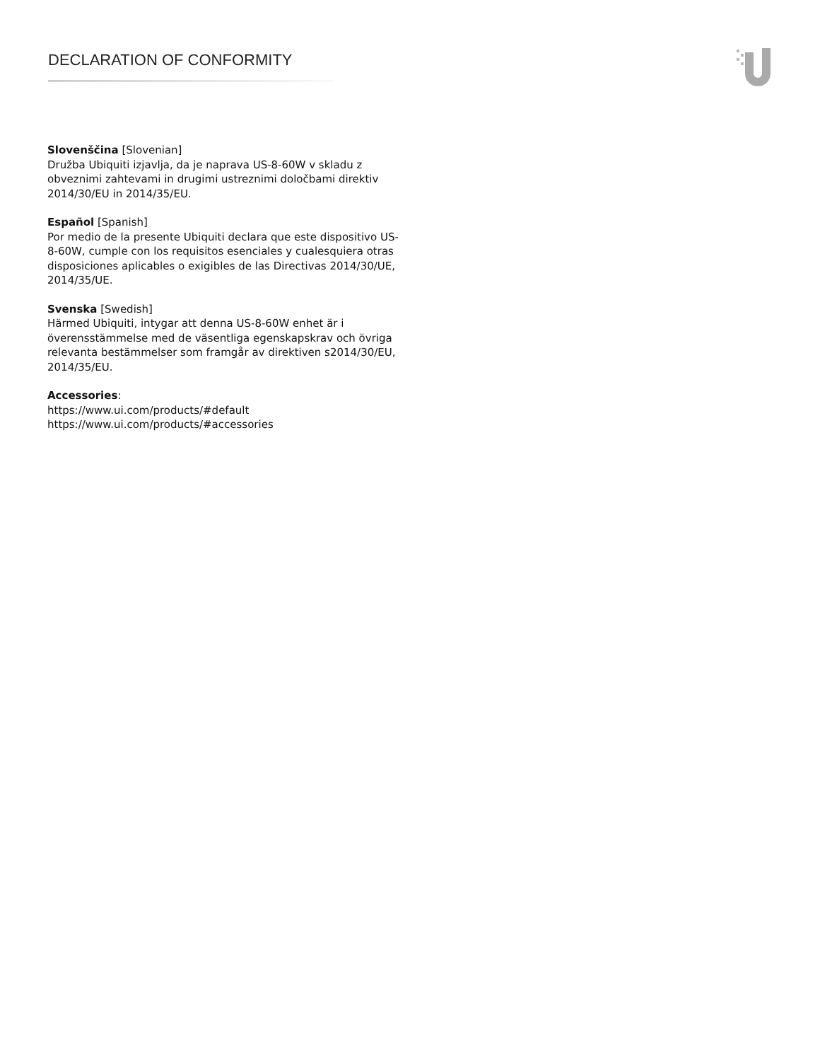DECLARATION OF CONFORMITY
Slovenščina [Slovenian]
Družba Ubiquiti izjavlja, da je naprava US-8-60W v skladu z obveznimi zahtevami in drugimi ustreznimi določbami direktiv 2014/30/EU in 2014/35/EU.
Español [Spanish]
Por medio de la presente Ubiquiti declara que este dispositivo US-8-60W, cumple con los requisitos esenciales y cualesquiera otras disposiciones aplicables o exigibles de las Directivas 2014/30/UE, 2014/35/UE.
Svenska [Swedish]
Härmed Ubiquiti, intygar att denna US-8-60W enhet är i överensstämmelse med de väsentliga egenskapskrav och övriga relevanta bestämmelser som framgår av direktiven s2014/30/EU, 2014/35/EU.
Accessories:
https://www.ui.com/products/#default
https://www.ui.com/products/#accessories